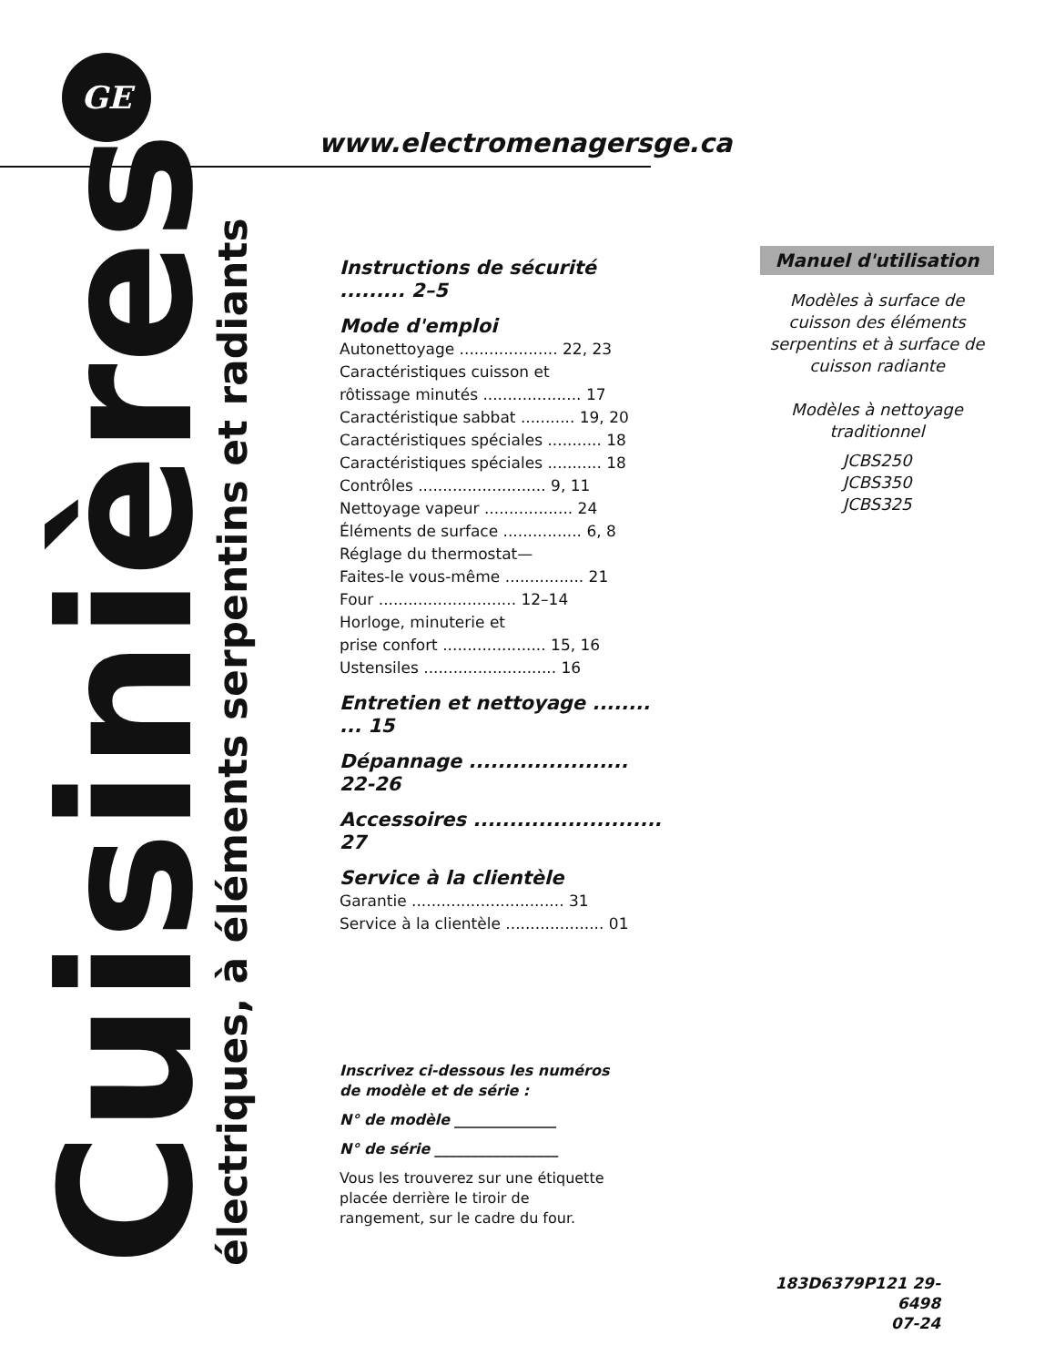GE
www.electromenagersge.ca
Cuisinières
électriques, à éléments serpentins et radiants
Instructions de sécurité ......... 2–5
Mode d'emploi
Autonettoyage .................... 22, 23
Caractéristiques cuisson et
rôtissage minutés .................... 17
Caractéristique sabbat ........... 19, 20
Caractéristiques spéciales ........... 18
Caractéristiques spéciales ........... 18
Contrôles .......................... 9, 11
Nettoyage vapeur .................. 24
Éléments de surface ................ 6, 8
Réglage du thermostat—
Faites-le vous-même ................ 21
Four ............................ 12–14
Horloge, minuterie et
prise confort ..................... 15, 16
Ustensiles ........................... 16
Entretien et nettoyage ........ ... 15
Dépannage ...................... 22-26
Accessoires .......................... 27
Service à la clientèle
Garantie ............................... 31
Service à la clientèle .................... 01
Manuel d'utilisation
Modèles à surface de cuisson des éléments serpentins et à surface de cuisson radiante
Modèles à nettoyage
traditionnel
JCBS250
JCBS350
JCBS325
Inscrivez ci-dessous les numéros de modèle et de série :
N° de modèle ______________
N° de série _________________
Vous les trouverez sur une étiquette placée derrière le tiroir de rangement, sur le cadre du four.
183D6379P121 29-6498
07-24